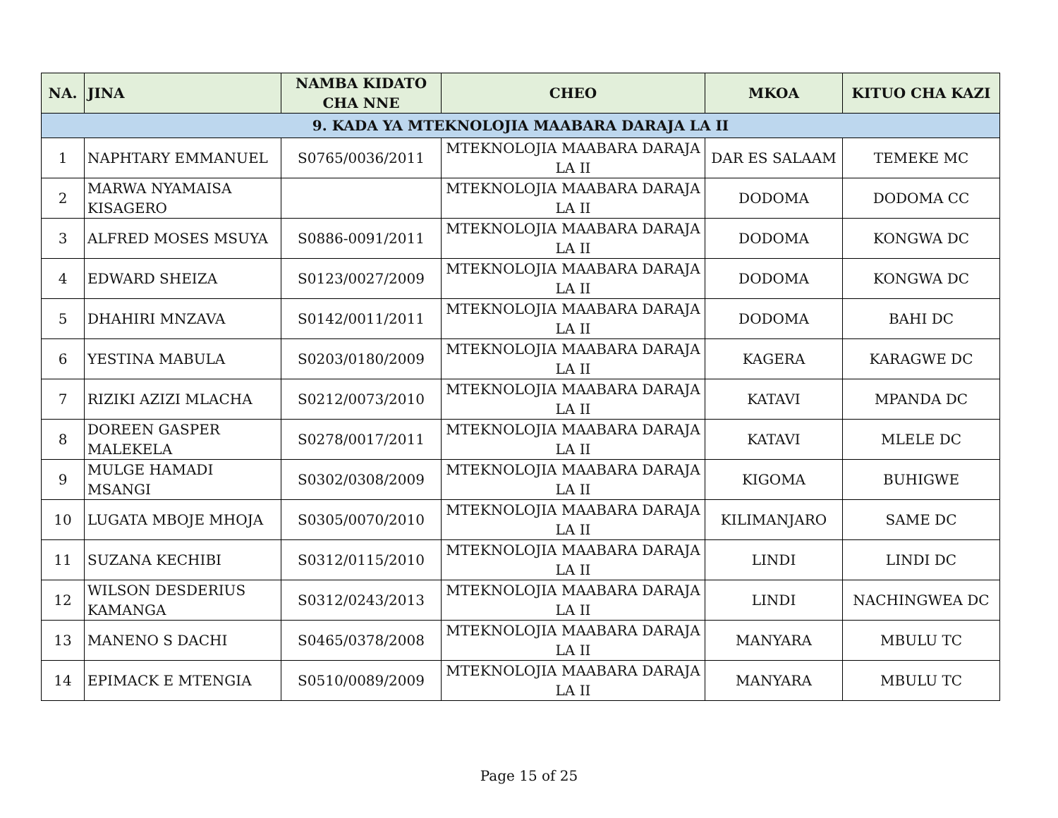| NA. | JINA | NAMBA KIDATO CHA NNE | CHEO | MKOA | KITUO CHA KAZI |
| --- | --- | --- | --- | --- | --- |
| 9. KADA YA MTEKNOLOJIA MAABARA DARAJA LA II | | | | | |
| 1 | NAPHTARY EMMANUEL | S0765/0036/2011 | MTEKNOLOJIA MAABARA DARAJA LA II | DAR ES SALAAM | TEMEKE MC |
| 2 | MARWA NYAMAISA KISAGERO | | MTEKNOLOJIA MAABARA DARAJA LA II | DODOMA | DODOMA CC |
| 3 | ALFRED MOSES MSUYA | S0886-0091/2011 | MTEKNOLOJIA MAABARA DARAJA LA II | DODOMA | KONGWA DC |
| 4 | EDWARD SHEIZA | S0123/0027/2009 | MTEKNOLOJIA MAABARA DARAJA LA II | DODOMA | KONGWA DC |
| 5 | DHAHIRI MNZAVA | S0142/0011/2011 | MTEKNOLOJIA MAABARA DARAJA LA II | DODOMA | BAHI DC |
| 6 | YESTINA MABULA | S0203/0180/2009 | MTEKNOLOJIA MAABARA DARAJA LA II | KAGERA | KARAGWE DC |
| 7 | RIZIKI AZIZI MLACHA | S0212/0073/2010 | MTEKNOLOJIA MAABARA DARAJA LA II | KATAVI | MPANDA DC |
| 8 | DOREEN GASPER MALEKELA | S0278/0017/2011 | MTEKNOLOJIA MAABARA DARAJA LA II | KATAVI | MLELE DC |
| 9 | MULGE HAMADI MSANGI | S0302/0308/2009 | MTEKNOLOJIA MAABARA DARAJA LA II | KIGOMA | BUHIGWE |
| 10 | LUGATA MBOJE MHOJA | S0305/0070/2010 | MTEKNOLOJIA MAABARA DARAJA LA II | KILIMANJARO | SAME DC |
| 11 | SUZANA KECHIBI | S0312/0115/2010 | MTEKNOLOJIA MAABARA DARAJA LA II | LINDI | LINDI DC |
| 12 | WILSON DESDERIUS KAMANGA | S0312/0243/2013 | MTEKNOLOJIA MAABARA DARAJA LA II | LINDI | NACHINGWEA DC |
| 13 | MANENO S DACHI | S0465/0378/2008 | MTEKNOLOJIA MAABARA DARAJA LA II | MANYARA | MBULU TC |
| 14 | EPIMACK E MTENGIA | S0510/0089/2009 | MTEKNOLOJIA MAABARA DARAJA LA II | MANYARA | MBULU TC |
Page 15 of 25